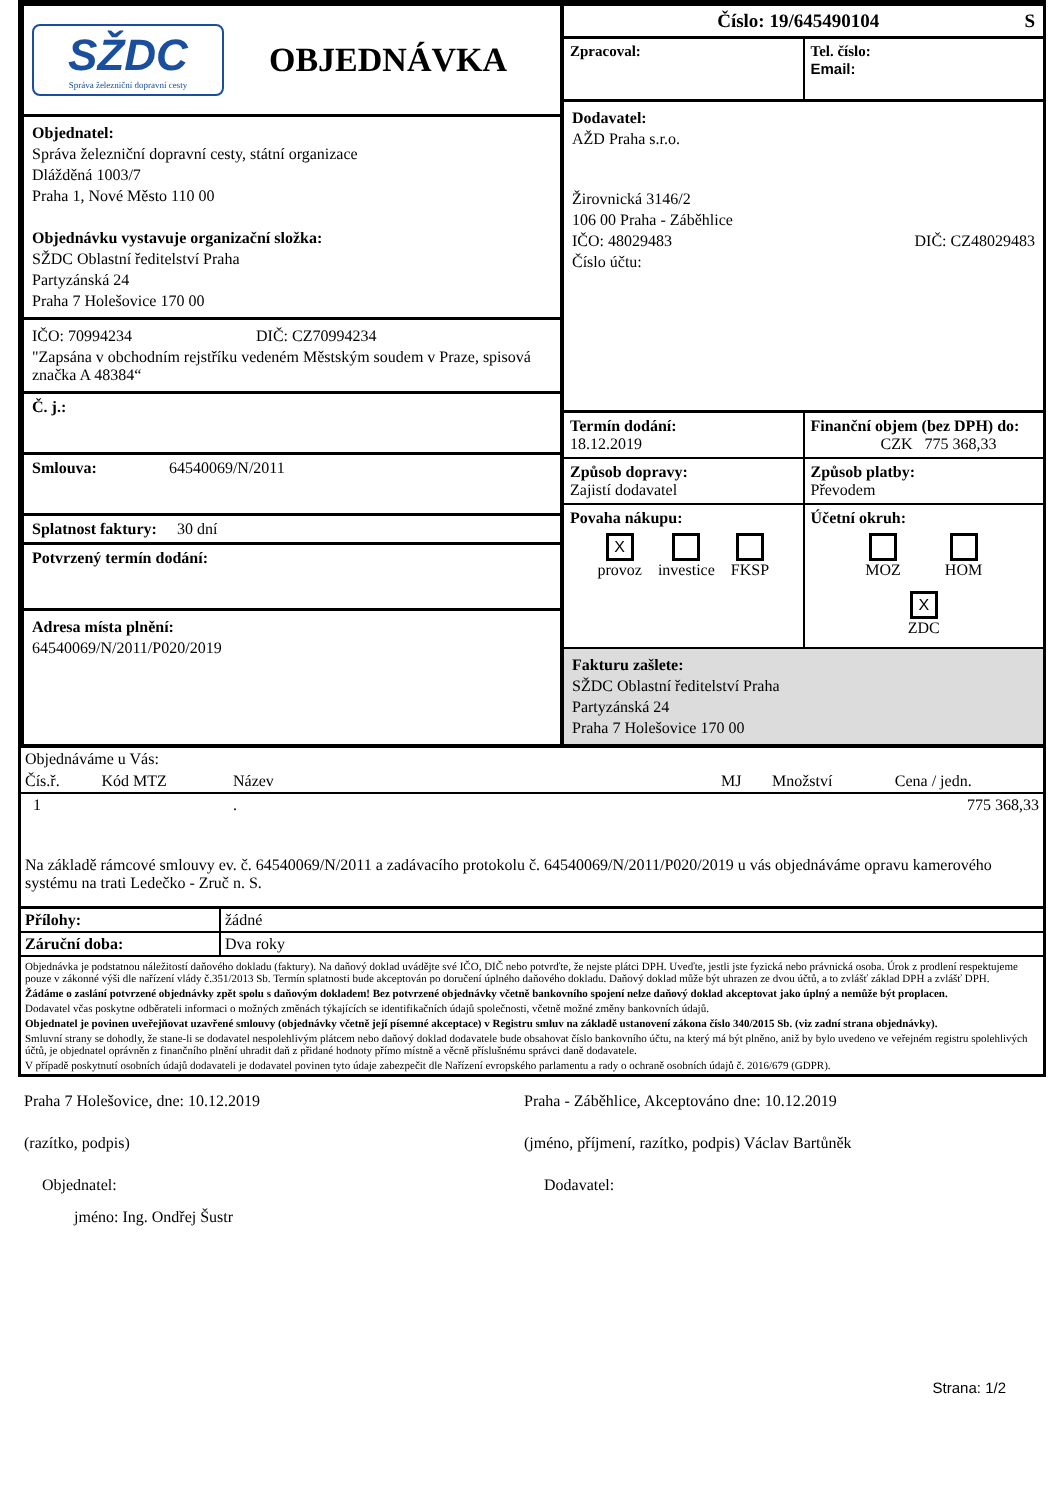SŽDC
Správa železniční dopravní cesty
OBJEDNÁVKA
Objednatel:
Správa železniční dopravní cesty, státní organizace
Dlážděná 1003/7
Praha 1, Nové Město 110 00
Objednávku vystavuje organizační složka:
SŽDC Oblastní ředitelství Praha
Partyzánská 24
Praha 7 Holešovice 170 00
IČO: 70994234 DIČ: CZ70994234
"Zapsána v obchodním rejstříku vedeném Městským soudem v Praze, spisová značka A 48384“
Č. j.:
Smlouva: 64540069/N/2011
Splatnost faktury: 30 dní
Potvrzený termín dodání:
Adresa místa plnění:
64540069/N/2011/P020/2019
Číslo: 19/645490104 S
Zpracoval: Tel. číslo:
Email:
Dodavatel:
AŽD Praha s.r.o.
Žirovnická 3146/2
106 00 Praha - Záběhlice
IČO: 48029483 DIČ: CZ48029483
Číslo účtu:
Termín dodání:
18.12.2019
Finanční objem (bez DPH) do:
CZK 775 368,33
Způsob dopravy:
Zajistí dodavatel
Způsob platby:
Převodem
Povaha nákupu:
X
provoz
investice
FKSP
Účetní okruh:
MOZ
HOM X
ZDC
Fakturu zašlete:
SŽDC Oblastní ředitelství Praha
Partyzánská 24
Praha 7 Holešovice 170 00
Objednáváme u Vás:
| Čís.ř. | Kód MTZ | Název | MJ | Množství | Cena / jedn. |
| --- | --- | --- | --- | --- | --- |
| 1 | | . | | | 775 368,33 |
Na základě rámcové smlouvy ev. č. 64540069/N/2011 a zadávacího protokolu č. 64540069/N/2011/P020/2019 u vás objednáváme opravu kamerového systému na trati Ledečko - Zruč n. S.
| Přílohy: | žádné |
| Záruční doba: | Dva roky |
Objednávka je podstatnou náležitostí daňového dokladu (faktury). Na daňový doklad uvádějte své IČO, DIČ nebo potvrďte, že nejste plátci DPH. Uveďte, jestli jste fyzická nebo právnická osoba. Úrok z prodlení respektujeme pouze v zákonné výši dle nařízení vlády č.351/2013 Sb. Termín splatnosti bude akceptován po doručení úplného daňového dokladu. Daňový doklad může být uhrazen ze dvou účtů, a to zvlášť základ DPH a zvlášť DPH.
Žádáme o zaslání potvrzené objednávky zpět spolu s daňovým dokladem! Bez potvrzené objednávky včetně bankovního spojení nelze daňový doklad akceptovat jako úplný a nemůže být proplacen.
Dodavatel včas poskytne odběrateli informaci o možných změnách týkajících se identifikačních údajů společnosti, včetně možné změny bankovních údajů.
Objednatel je povinen uveřejňovat uzavřené smlouvy (objednávky včetně její písemné akceptace) v Registru smluv na základě ustanovení zákona číslo 340/2015 Sb. (viz zadní strana objednávky).
Smluvní strany se dohodly, že stane-li se dodavatel nespolehlivým plátcem nebo daňový doklad dodavatele bude obsahovat číslo bankovního účtu, na který má být plněno, aniž by bylo uvedeno ve veřejném registru spolehlivých účtů, je objednatel oprávněn z finančního plnění uhradit daň z přidané hodnoty přímo místně a věcně příslušnému správci daně dodavatele.
V případě poskytnutí osobních údajů dodavateli je dodavatel povinen tyto údaje zabezpečit dle Nařízení evropského parlamentu a rady o ochraně osobních údajů č. 2016/679 (GDPR).
Praha 7 Holešovice, dne: 10.12.2019
(razítko, podpis)
Objednatel:
jméno: Ing. Ondřej Šustr
Praha - Záběhlice, Akceptováno dne: 10.12.2019
(jméno, příjmení, razítko, podpis) Václav Bartůněk
Dodavatel:
Strana: 1/2